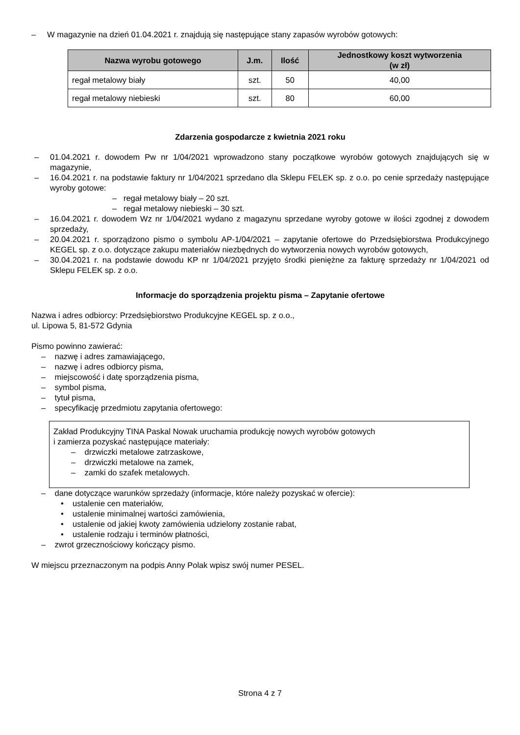– W magazynie na dzień 01.04.2021 r. znajdują się następujące stany zapasów wyrobów gotowych:
| Nazwa wyrobu gotowego | J.m. | Ilość | Jednostkowy koszt wytworzenia (w zł) |
| --- | --- | --- | --- |
| regał metalowy biały | szt. | 50 | 40,00 |
| regał metalowy niebieski | szt. | 80 | 60,00 |
Zdarzenia gospodarcze z kwietnia 2021 roku
– 01.04.2021 r. dowodem Pw nr 1/04/2021 wprowadzono stany początkowe wyrobów gotowych znajdujących się w magazynie,
– 16.04.2021 r. na podstawie faktury nr 1/04/2021 sprzedano dla Sklepu FELEK sp. z o.o. po cenie sprzedaży następujące wyroby gotowe:
– regał metalowy biały – 20 szt.
– regał metalowy niebieski – 30 szt.
– 16.04.2021 r. dowodem Wz nr 1/04/2021 wydano z magazynu sprzedane wyroby gotowe w ilości zgodnej z dowodem sprzedaży,
– 20.04.2021 r. sporządzono pismo o symbolu AP-1/04/2021 – zapytanie ofertowe do Przedsiębiorstwa Produkcyjnego KEGEL sp. z o.o. dotyczące zakupu materiałów niezbędnych do wytworzenia nowych wyrobów gotowych,
– 30.04.2021 r. na podstawie dowodu KP nr 1/04/2021 przyjęto środki pieniężne za fakturę sprzedaży nr 1/04/2021 od Sklepu FELEK sp. z o.o.
Informacje do sporządzenia projektu pisma – Zapytanie ofertowe
Nazwa i adres odbiorcy: Przedsiębiorstwo Produkcyjne KEGEL sp. z o.o.,
ul. Lipowa 5, 81-572 Gdynia
Pismo powinno zawierać:
– nazwę i adres zamawiającego,
– nazwę i adres odbiorcy pisma,
– miejscowość i datę sporządzenia pisma,
– symbol pisma,
– tytuł pisma,
– specyfikację przedmiotu zapytania ofertowego:
Zakład Produkcyjny TINA Paskal Nowak uruchamia produkcję nowych wyrobów gotowych
i zamierza pozyskać następujące materiały:
– drzwiczki metalowe zatrzaskowe,
– drzwiczki metalowe na zamek,
– zamki do szafek metalowych.
– dane dotyczące warunków sprzedaży (informacje, które należy pozyskać w ofercie):
• ustalenie cen materiałów,
• ustalenie minimalnej wartości zamówienia,
• ustalenie od jakiej kwoty zamówienia udzielony zostanie rabat,
• ustalenie rodzaju i terminów płatności,
– zwrot grzecznościowy kończący pismo.
W miejscu przeznaczonym na podpis Anny Polak wpisz swój numer PESEL.
Strona 4 z 7